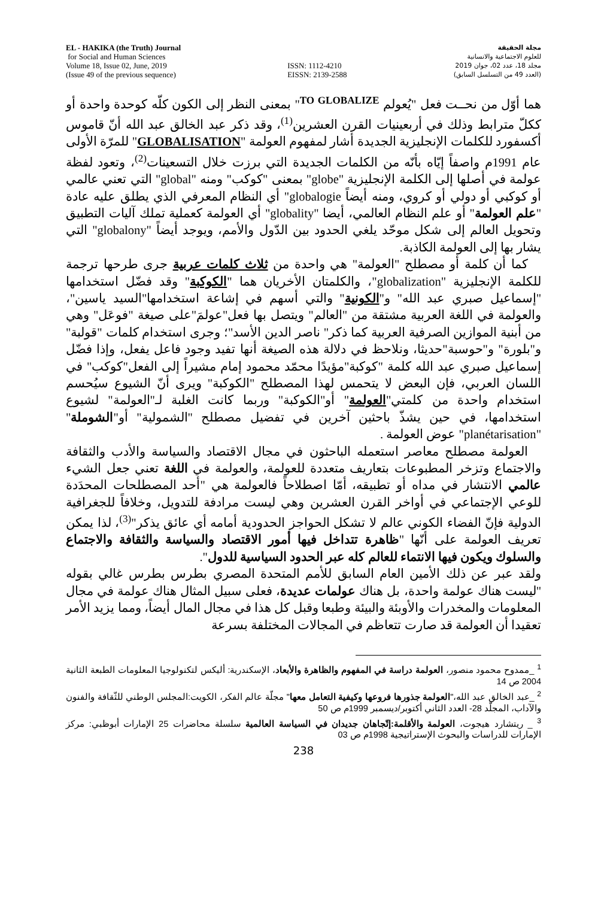EL - HAKIKA (the Truth) Journal
for Social and Human Sciences
Volume 18, Issue 02, June, 2019
(Issue 49 of the previous sequence)
ISSN: 1112-4210
EISSN: 2139-2588
مجلة الحقيقة
للعلوم الاجتماعية والانسانية
مجلد 18، عدد 02، جوان 2019
(العدد 49 من التسلسل السابق)
هما أوّل من نحــت فعل "يُعولم <sup>TO GLOBALIZE</sup>" بمعنى النظر إلى الكون كلّه كوحدة واحدة أو ككلّ مترابط وذلك في أربعينيات القرن العشرين<sup>(1)</sup>، وقد ذكر عبد الخالق عبد الله أنّ قاموس أكسفورد للكلمات الإنجليزية الجديدة أشار لمفهوم العولمة "GLOBALISATION" للمرّة الأولى عام 1991م واصفاً إيّاه بأنّه من الكلمات الجديدة التي برزت خلال التسعينات<sup>(2)</sup>، وتعود لفظة عولمة في أصلها إلى الكلمة الإنجليزية "globe" بمعنى "كوكب" ومنه "global" التي تعني عالمي أو كوكبي أو دولي أو كروي، ومنه أيضاً globalogie" أي النظام المعرفي الذي يطلق عليه عادة "علم العولمة" أو علم النظام العالمي، أيضا "globality" أي العولمة كعملية تملك آليات التطبيق وتحويل العالم إلى شكل موحّد يلغي الحدود بين الدّول والأمم، ويوجد أيضاً "globalony" التي يشار بها إلى العولمة الكاذبة.
كما أن كلمة أو مصطلح "العولمة" هي واحدة من ثلاث كلمات عربية جرى طرحها ترجمة للكلمة الإنجليزية "globalization"، والكلمتان الأخريان هما "الكوكبة" وقد فضّل استخدامها "إسماعيل صبري عبد الله" و"الكونية" والتي أسهم في إشاعة استخدامها"السيد ياسين"، والعولمة في اللغة العربية مشتقة من "العالم" ويتصل بها فعل"عولمَ"على صيغة "فوعَل" وهي من أبنية الموازين الصرفية العربية كما ذكر" ناصر الدين الأسد"؛ وجرى استخدام كلمات "قولبة" و"بلورة" و"حوسبة"حديثا، ونلاحظ في دلالة هذه الصيغة أنها تفيد وجود فاعل يفعل، وإذا فضّل إسماعيل صبري عبد الله كلمة "كوكبة"مؤيدًا محمّد محمود إمام مشيراً إلى الفعل"كوكب" في اللسان العربي، فإن البعض لا يتحمس لهذا المصطلح "الكوكبة" ويرى أنّ الشيوع سيُحسم استخدام واحدة من كلمتي"العولمة" أو"الكوكبة" وربما كانت الغلبة لـ"العولمة" لشيوع استخدامها، في حين يشذّ باحثين آخرين في تفضيل مصطلح "الشمولية" أو"الشوملة" "planétarisation" عوض العولمة .
العولمة مصطلح معاصر استعمله الباحثون في مجال الاقتصاد والسياسة والأدب والثقافة والاجتماع وتزخر المطبوعات بتعاريف متعددة للعولمة، والعولمة في اللغة تعني جعل الشيء عالمي الانتشار في مداه أو تطبيقه، أمّا اصطلاحاً فالعولمة هي "أحد المصطلحات المحدَدة للوعي الإجتماعي في أواخر القرن العشرين وهي ليست مرادفة للتدويل، وخلافاً للجغرافية الدولية فإنّ الفضاء الكوني عالم لا تشكل الحواجز الحدودية أمامه أي عائق يذكر"<sup>(3)</sup>، لذا يمكن تعريف العولمة على أنّها "ظاهرة تتداخل فيها أمور الاقتصاد والسياسة والثقافة والاجتماع والسلوك ويكون فيها الانتماء للعالم كله عبر الحدود السياسية للدول".
ولقد عبر عن ذلك الأمين العام السابق للأمم المتحدة المصري بطرس بطرس غالي بقوله "ليست هناك عولمة واحدة، بل هناك عولمات عديدة، فعلى سبيل المثال هناك عولمة في مجال المعلومات والمخدرات والأوبئة والبيئة وطبعا وقبل كل هذا في مجال المال أيضاً، ومما يزيد الأمر تعقيدا أن العولمة قد صارت تتعاظم في المجالات المختلفة بسرعة
<sup>1</sup> _ممدوح محمود منصور، العولمة دراسة في المفهوم والظاهرة والأبعاد، الإسكندرية: أليكس لتكنولوجيا المعلومات الطبعة الثانية 2004 ص 14
<sup>2</sup> _عبد الخالق عبد الله،"العولمة جذورها فروعها وكيفية التعامل معها" مجلّة عالم الفكر، الكويت:المجلس الوطني للثّقافة والفنون والآداب، المجلّد 28- العدد الثاني أكتوبر/ديسمبر 1999م ص 50
<sup>3</sup> _ ريتشارد هيجوت، العولمة والأقلمة:إتّجاهان جديدان في السياسة العالمية سلسلة محاضرات 25 الإمارات أبوظبي: مركز الإمارات للدراسات والبحوث الإستراتيجية 1998م ص 03
238